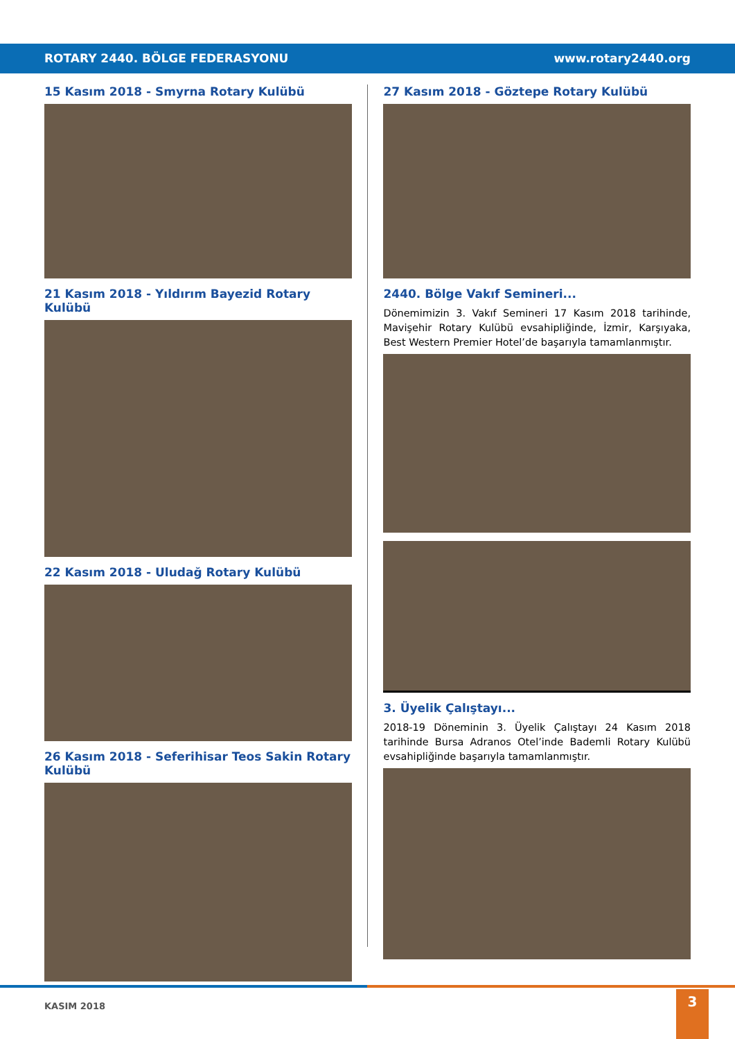ROTARY 2440. BÖLGE FEDERASYONU www.rotary2440.org
15 Kasım 2018 - Smyrna Rotary Kulübü
21 Kasım 2018 - Yıldırım Bayezid Rotary Kulübü
22 Kasım 2018 - Uludağ Rotary Kulübü
26 Kasım 2018 - Seferihisar Teos Sakin Rotary Kulübü
27 Kasım 2018 - Göztepe Rotary Kulübü
2440. Bölge Vakıf Semineri...
Dönemimizin 3. Vakıf Semineri 17 Kasım 2018 tarihinde, Mavişehir Rotary Kulübü evsahipliğinde, İzmir, Karşıyaka, Best Western Premier Hotel’de başarıyla tamamlanmıştır.
3. Üyelik Çalıştayı...
2018-19 Döneminin 3. Üyelik Çalıştayı 24 Kasım 2018 tarihinde Bursa Adranos Otel’inde Bademli Rotary Kulübü evsahipliğinde başarıyla tamamlanmıştır.
KASIM 2018
3